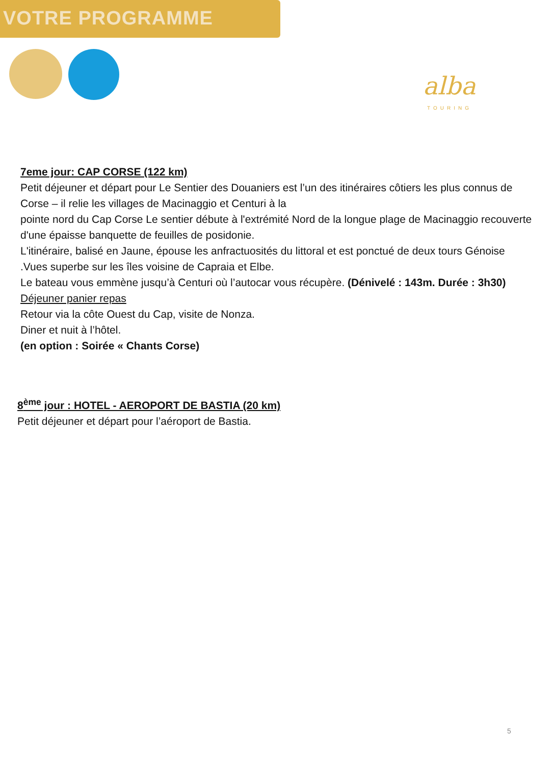VOTRE PROGRAMME
alba
TOURING
7eme jour: CAP CORSE (122 km)
Petit déjeuner et départ pour Le Sentier des Douaniers est l’un des itinéraires côtiers les plus connus de Corse – il relie les villages de Macinaggio et Centuri à la
pointe nord du Cap Corse Le sentier débute à l'extrémité Nord de la longue plage de Macinaggio recouverte d'une épaisse banquette de feuilles de posidonie.
L'itinéraire, balisé en Jaune, épouse les anfractuosités du littoral et est ponctué de deux tours Génoise .Vues superbe sur les îles voisine de Capraia et Elbe.
Le bateau vous emmène jusqu’à Centuri où l’autocar vous récupère. (Dénivelé : 143m. Durée : 3h30)
Déjeuner panier repas
Retour via la côte Ouest du Cap, visite de Nonza.
Diner et nuit à l’hôtel.
(en option : Soirée « Chants Corse)
8<sup>ème</sup> jour : HOTEL - AEROPORT DE BASTIA (20 km)
Petit déjeuner et départ pour l’aéroport de Bastia.
5